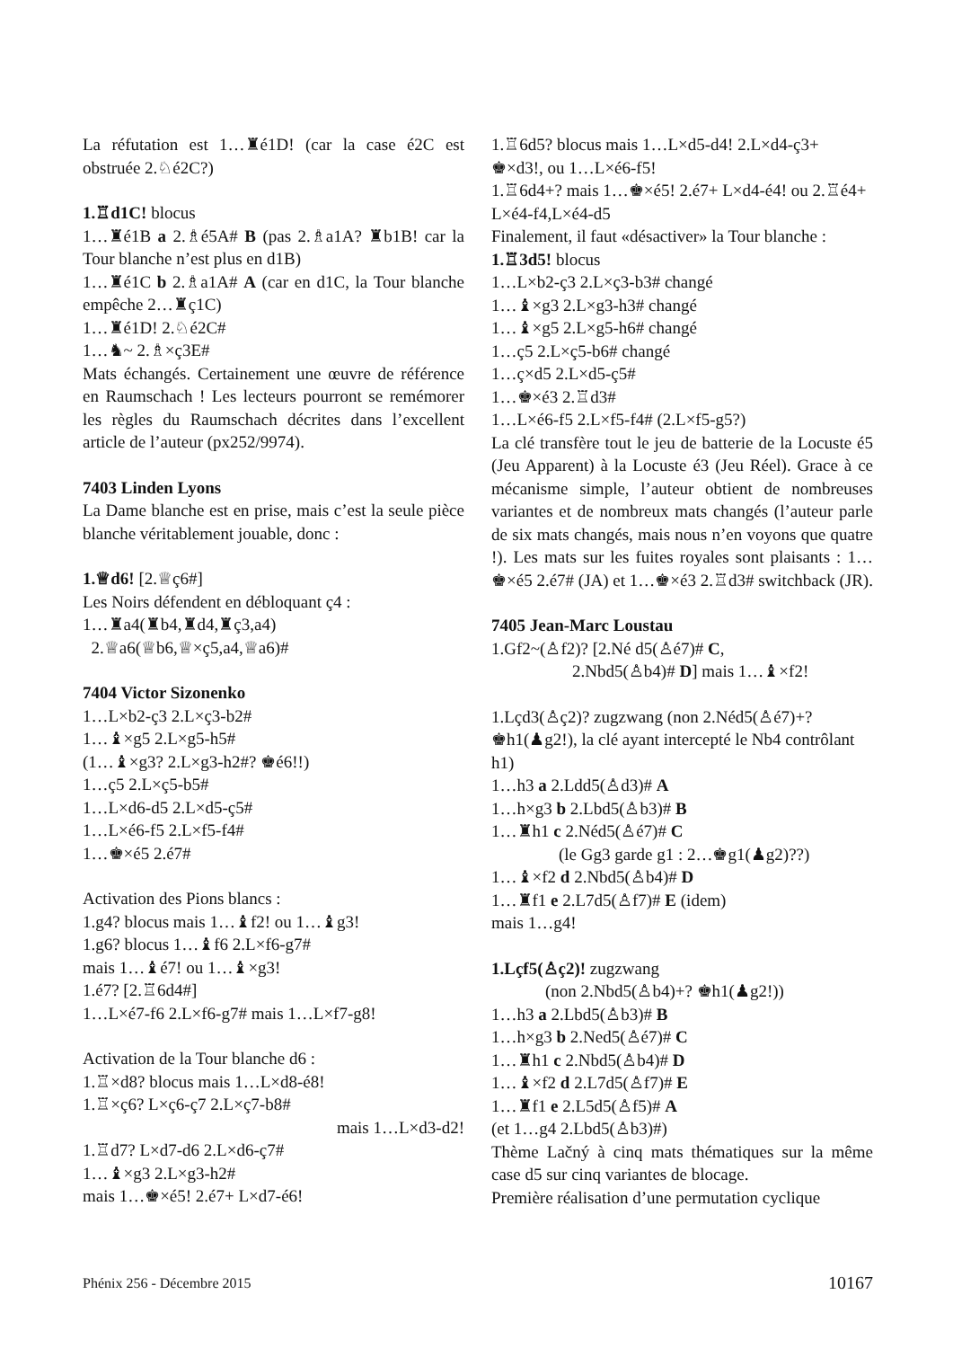La réfutation est 1…♜é1D! (car la case é2C est obstruée 2.♘é2C?)
1.♖d1C! blocus
1…♜é1B a 2.♗é5A# B (pas 2.♗a1A? ♜b1B! car la Tour blanche n’est plus en d1B)
1…♜é1C b 2.♗a1A# A (car en d1C, la Tour blanche empêche 2…♜ç1C)
1…♜é1D! 2.♘é2C#
1…♞~ 2.♗×ç3E#
Mats échangés. Certainement une œuvre de référence en Raumschach ! Les lecteurs pourront se remémorer les règles du Raumschach décrites dans l’excellent article de l’auteur (px252/9974).
7403 Linden Lyons
La Dame blanche est en prise, mais c’est la seule pièce blanche véritablement jouable, donc :
1.♕d6! [2.♕ç6#]
Les Noirs défendent en débloquant ç4 :
1…♜a4(♜b4,♜d4,♜ç3,a4)
2.♕a6(♕b6,♕×ç5,a4,♕a6)#
7404 Victor Sizonenko
1…L×b2-ç3 2.L×ç3-b2#
1…♝×g5 2.L×g5-h5#
(1…♝×g3? 2.L×g3-h2#? ♚é6!!)
1…ç5 2.L×ç5-b5#
1…L×d6-d5 2.L×d5-ç5#
1…L×é6-f5 2.L×f5-f4#
1…♚×é5 2.é7#
Activation des Pions blancs :
1.g4? blocus mais 1…♝f2! ou 1…♝g3!
1.g6? blocus 1…♝f6 2.L×f6-g7#
mais 1…♝é7! ou 1…♝×g3!
1.é7? [2.♖6d4#]
1…L×é7-f6 2.L×f6-g7# mais 1…L×f7-g8!
Activation de la Tour blanche d6 :
1.♖×d8? blocus mais 1…L×d8-é8!
1.♖×ç6? L×ç6-ç7 2.L×ç7-b8#
mais 1…L×d3-d2!
1.♖d7? L×d7-d6 2.L×d6-ç7#
1…♝×g3 2.L×g3-h2#
mais 1…♚×é5! 2.é7+ L×d7-é6!
1.♖6d5? blocus mais 1…L×d5-d4! 2.L×d4-ç3+ ♚×d3!, ou 1…L×é6-f5!
1.♖6d4+? mais 1…♚×é5! 2.é7+ L×d4-é4! ou 2.♖é4+ L×é4-f4,L×é4-d5
Finalement, il faut «désactiver» la Tour blanche :
1.♖3d5! blocus
1…L×b2-ç3 2.L×ç3-b3# changé
1…♝×g3 2.L×g3-h3# changé
1…♝×g5 2.L×g5-h6# changé
1…ç5 2.L×ç5-b6# changé
1…ç×d5 2.L×d5-ç5#
1…♚×é3 2.♖d3#
1…L×é6-f5 2.L×f5-f4# (2.L×f5-g5?)
La clé transfère tout le jeu de batterie de la Locuste é5 (Jeu Apparent) à la Locuste é3 (Jeu Réel). Grace à ce mécanisme simple, l’auteur obtient de nombreuses variantes et de nombreux mats changés (l’auteur parle de six mats changés, mais nous n’en voyons que quatre !). Les mats sur les fuites royales sont plaisants : 1…♚×é5 2.é7# (JA) et 1…♚×é3 2.♖d3# switchback (JR).
7405 Jean-Marc Loustau
1.Gf2~(♙f2)? [2.Né d5(♙é7)# C,
2.Nbd5(♙b4)# D] mais 1…♝×f2!
1.Lçd3(♙ç2)? zugzwang (non 2.Néd5(♙é7)+? ♚h1(♟g2!), la clé ayant intercepté le Nb4 contrôlant h1)
1…h3 a 2.Ldd5(♙d3)# A
1…h×g3 b 2.Lbd5(♙b3)# B
1…♜h1 c 2.Néd5(♙é7)# C
(le Gg3 garde g1 : 2…♚g1(♟g2)??)
1…♝×f2 d 2.Nbd5(♙b4)# D
1…♜f1 e 2.L7d5(♙f7)# E (idem)
mais 1…g4!
1.Lçf5(♙ç2)! zugzwang
(non 2.Nbd5(♙b4)+? ♚h1(♟g2!))
1…h3 a 2.Lbd5(♙b3)# B
1…h×g3 b 2.Ned5(♙é7)# C
1…♜h1 c 2.Nbd5(♙b4)# D
1…♝×f2 d 2.L7d5(♙f7)# E
1…♜f1 e 2.L5d5(♙f5)# A
(et 1…g4 2.Lbd5(♙b3)#)
Thème Lačný à cinq mats thématiques sur la même case d5 sur cinq variantes de blocage.
Première réalisation d’une permutation cyclique
Phénix 256 - Décembre 2015 10167